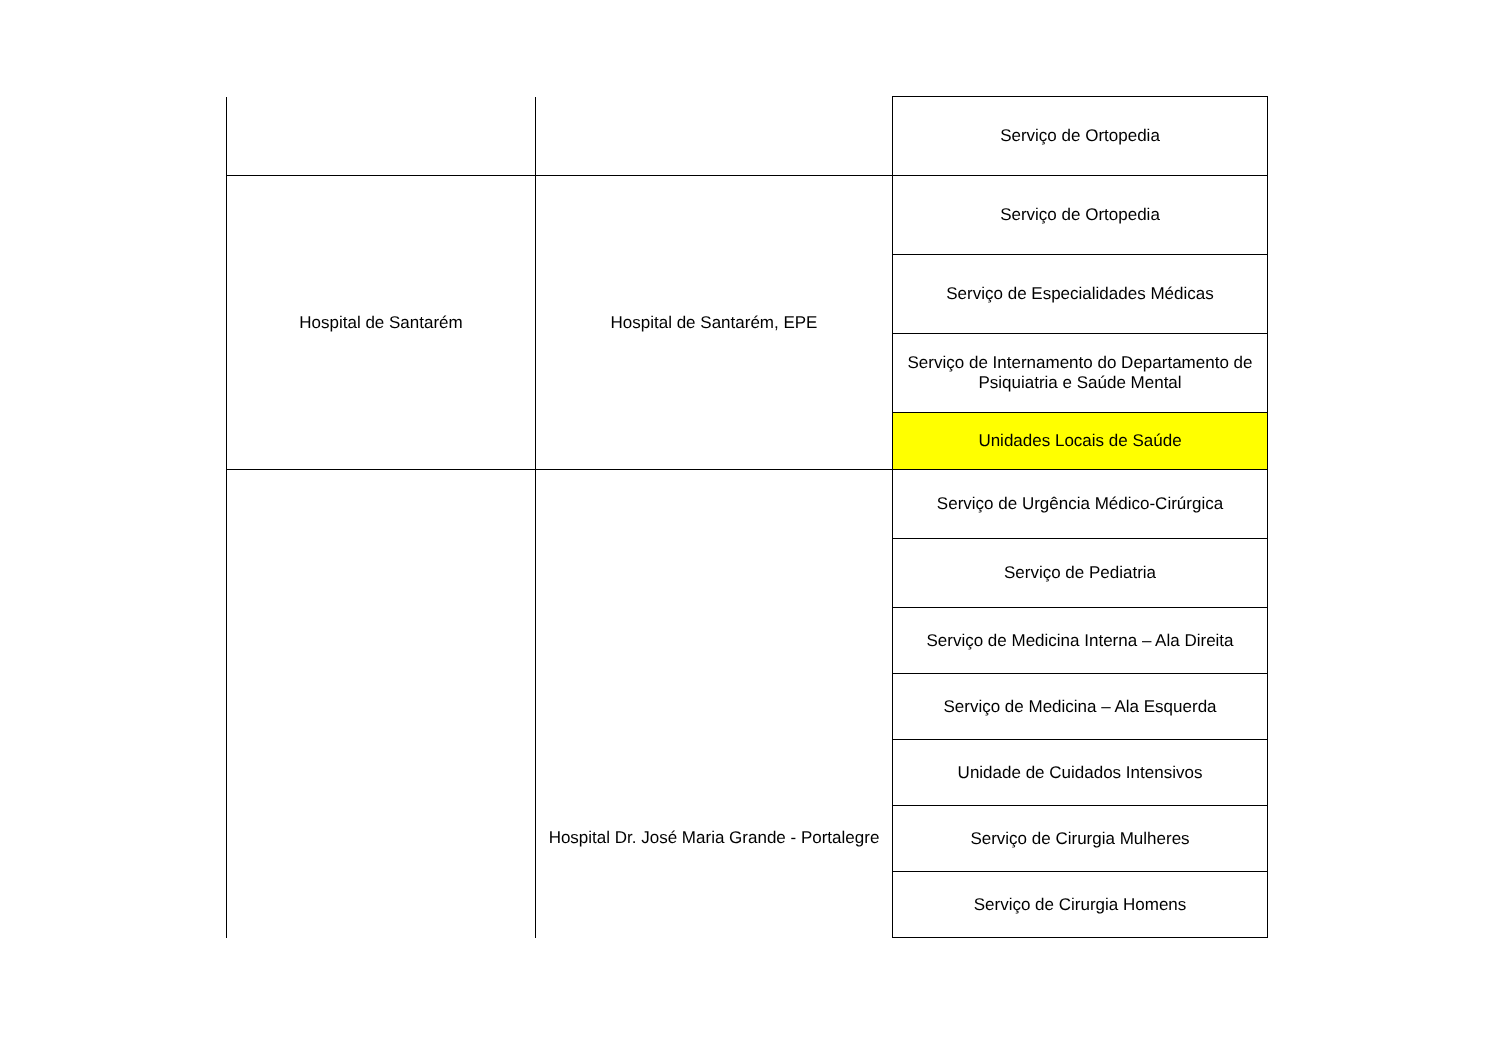| | | Serviço de Ortopedia |
| Hospital de Santarém | Hospital de Santarém, EPE | Serviço de Ortopedia |
| | | Serviço de Especialidades Médicas |
| | | Serviço de Internamento do Departamento de Psiquiatria e Saúde Mental |
| | | Unidades Locais de Saúde |
| | Hospital Dr. José Maria Grande - Portalegre | Serviço de Urgência Médico-Cirúrgica |
| | | Serviço de Pediatria |
| | | Serviço de Medicina Interna – Ala Direita |
| | | Serviço de Medicina – Ala Esquerda |
| | | Unidade de Cuidados Intensivos |
| | | Serviço de Cirurgia Mulheres |
| | | Serviço de Cirurgia Homens |